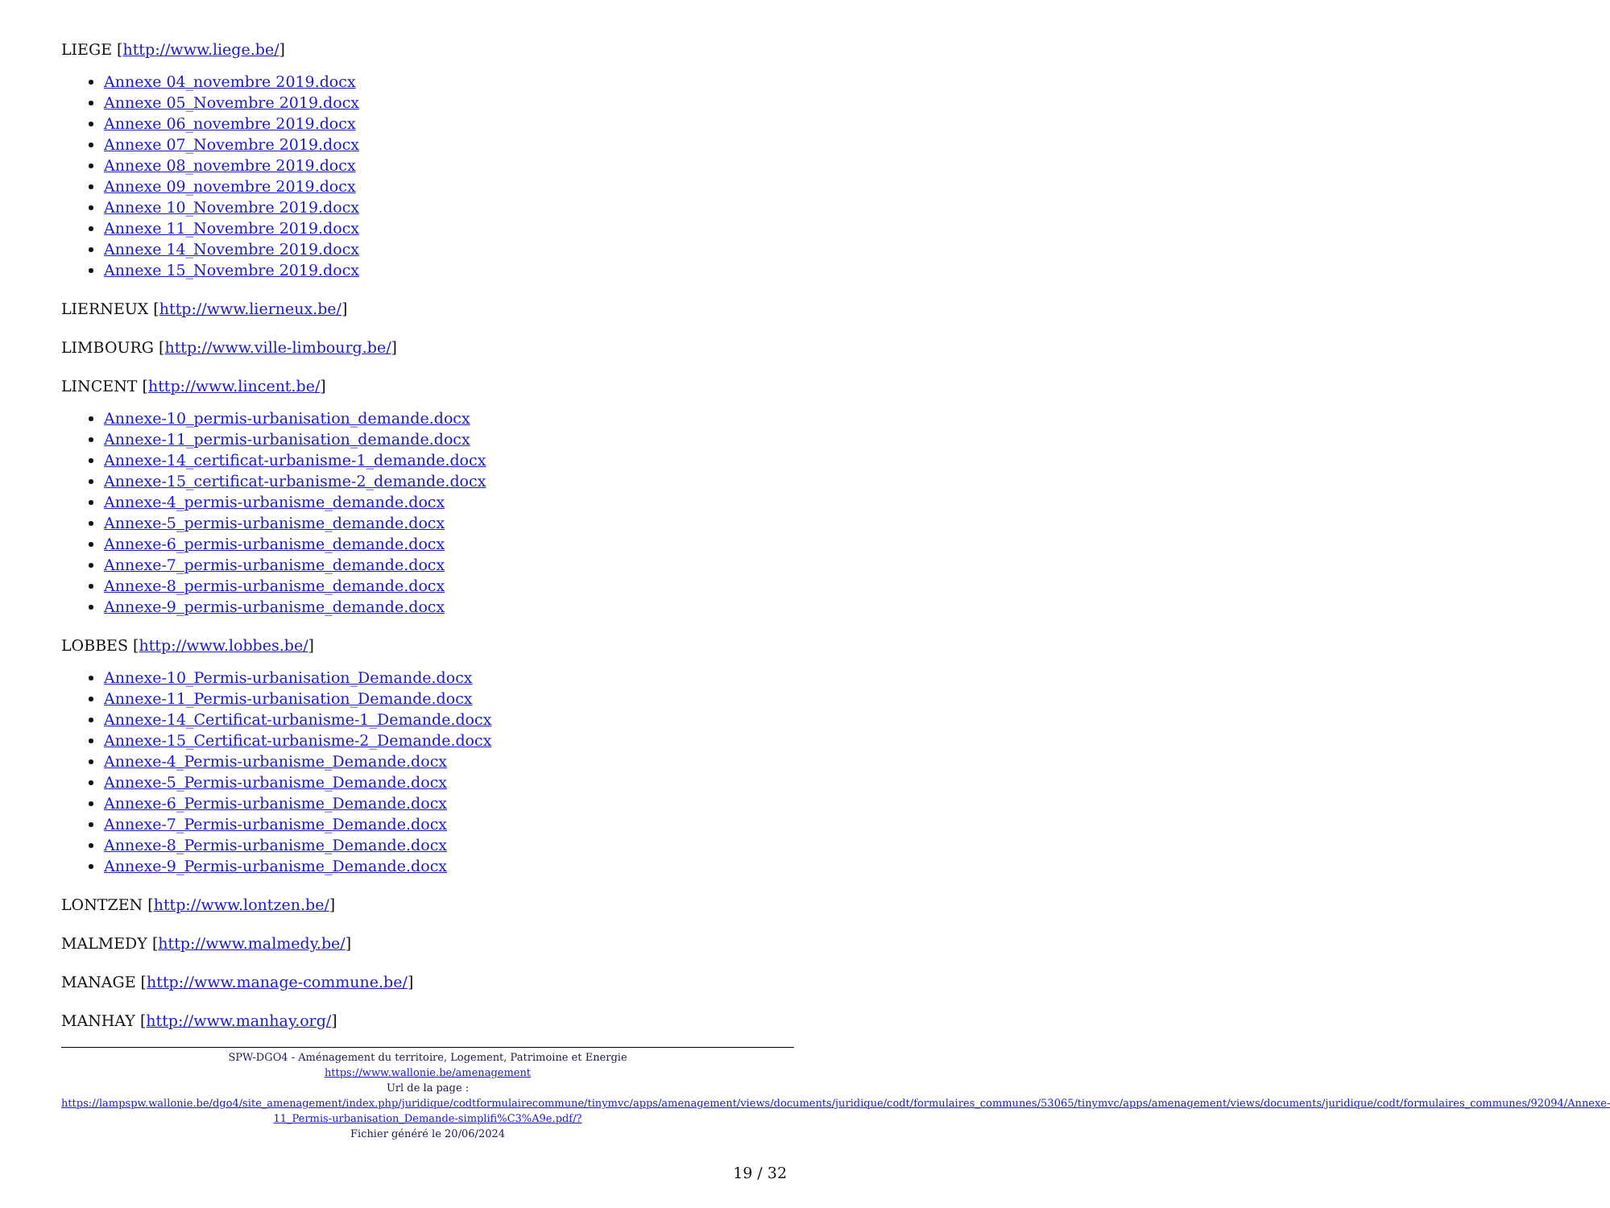LIEGE [http://www.liege.be/]
Annexe 04_novembre 2019.docx
Annexe 05_Novembre 2019.docx
Annexe 06_novembre 2019.docx
Annexe 07_Novembre 2019.docx
Annexe 08_novembre 2019.docx
Annexe 09_novembre 2019.docx
Annexe 10_Novembre 2019.docx
Annexe 11_Novembre 2019.docx
Annexe 14_Novembre 2019.docx
Annexe 15_Novembre 2019.docx
LIERNEUX [http://www.lierneux.be/]
LIMBOURG [http://www.ville-limbourg.be/]
LINCENT [http://www.lincent.be/]
Annexe-10_permis-urbanisation_demande.docx
Annexe-11_permis-urbanisation_demande.docx
Annexe-14_certificat-urbanisme-1_demande.docx
Annexe-15_certificat-urbanisme-2_demande.docx
Annexe-4_permis-urbanisme_demande.docx
Annexe-5_permis-urbanisme_demande.docx
Annexe-6_permis-urbanisme_demande.docx
Annexe-7_permis-urbanisme_demande.docx
Annexe-8_permis-urbanisme_demande.docx
Annexe-9_permis-urbanisme_demande.docx
LOBBES [http://www.lobbes.be/]
Annexe-10_Permis-urbanisation_Demande.docx
Annexe-11_Permis-urbanisation_Demande.docx
Annexe-14_Certificat-urbanisme-1_Demande.docx
Annexe-15_Certificat-urbanisme-2_Demande.docx
Annexe-4_Permis-urbanisme_Demande.docx
Annexe-5_Permis-urbanisme_Demande.docx
Annexe-6_Permis-urbanisme_Demande.docx
Annexe-7_Permis-urbanisme_Demande.docx
Annexe-8_Permis-urbanisme_Demande.docx
Annexe-9_Permis-urbanisme_Demande.docx
LONTZEN [http://www.lontzen.be/]
MALMEDY [http://www.malmedy.be/]
MANAGE [http://www.manage-commune.be/]
MANHAY [http://www.manhay.org/]
SPW-DGO4 - Aménagement du territoire, Logement, Patrimoine et Energie
https://www.wallonie.be/amenagement
Url de la page :
https://lampspw.wallonie.be/dgo4/site_amenagement/index.php/juridique/codtformulairecommune/tinymvc/apps/amenagement/views/documents/juridique/codt/formulaires_communes/53065/tinymvc/apps/amenagement/views/documents/juridique/codt/formulaires_communes/92094/Annexe-11_Permis-urbanisation_Demande-simplifi%C3%A9e.pdf/?
Fichier généré le 20/06/2024
19 / 32